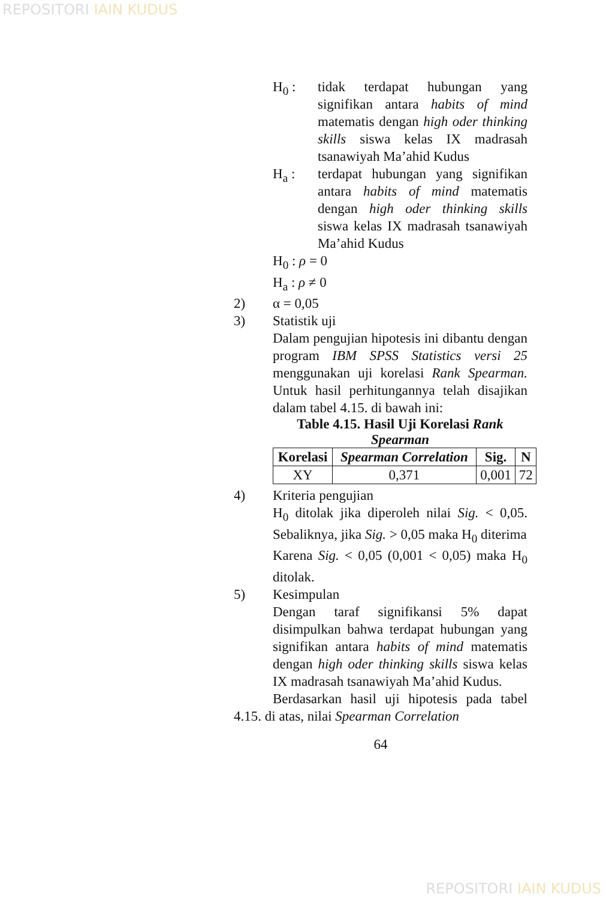REPOSITORI IAIN KUDUS
H<sub>0</sub> : tidak terdapat hubungan yang signifikan antara habits of mind matematis dengan high oder thinking skills siswa kelas IX madrasah tsanawiyah Ma’ahid Kudus
H<sub>a</sub> : terdapat hubungan yang signifikan antara habits of mind matematis dengan high oder thinking skills siswa kelas IX madrasah tsanawiyah Ma’ahid Kudus
H<sub>0</sub> : ρ = 0
H<sub>a</sub> : ρ ≠ 0
2) α = 0,05
3) Statistik uji
Dalam pengujian hipotesis ini dibantu dengan program IBM SPSS Statistics versi 25 menggunakan uji korelasi Rank Spearman. Untuk hasil perhitungannya telah disajikan dalam tabel 4.15. di bawah ini:
Table 4.15. Hasil Uji Korelasi Rank Spearman
| Korelasi | Spearman Correlation | Sig. | N |
| --- | --- | --- | --- |
| XY | 0,371 | 0,001 | 72 |
4) Kriteria pengujian
H<sub>0</sub> ditolak jika diperoleh nilai Sig. < 0,05. Sebaliknya, jika Sig. > 0,05 maka H<sub>0</sub> diterima
Karena Sig. < 0,05 (0,001 < 0,05) maka H<sub>0</sub> ditolak.
5) Kesimpulan
Dengan taraf signifikansi 5% dapat disimpulkan bahwa terdapat hubungan yang signifikan antara habits of mind matematis dengan high oder thinking skills siswa kelas IX madrasah tsanawiyah Ma’ahid Kudus.
Berdasarkan hasil uji hipotesis pada tabel 4.15. di atas, nilai Spearman Correlation
64
REPOSITORI IAIN KUDUS